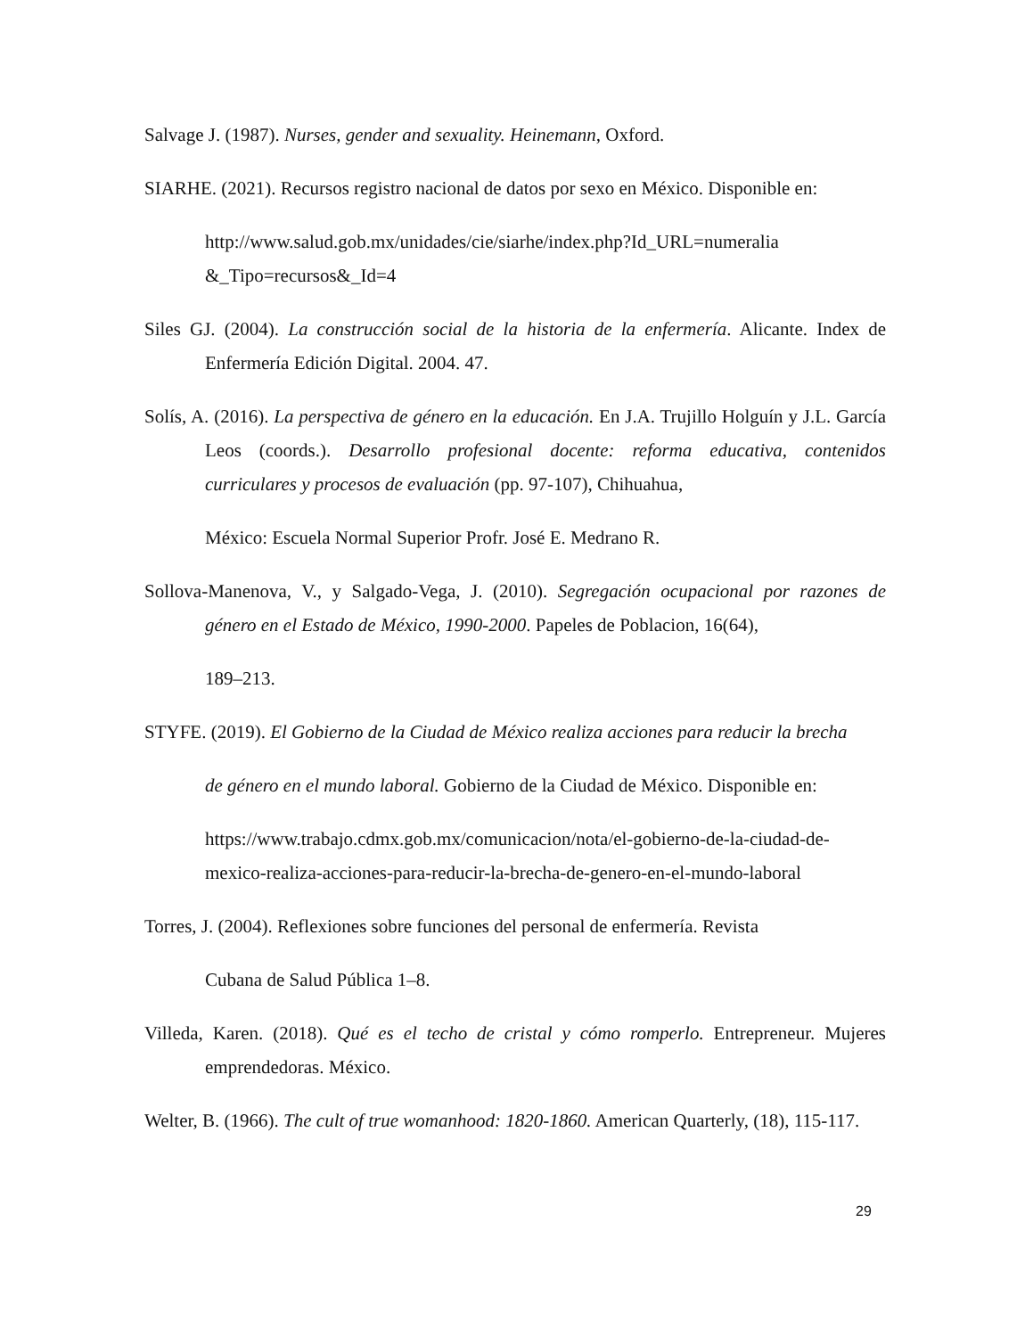Salvage J. (1987). Nurses, gender and sexuality. Heinemann, Oxford.
SIARHE. (2021). Recursos registro nacional de datos por sexo en México. Disponible en:
http://www.salud.gob.mx/unidades/cie/siarhe/index.php?Id_URL=numeralia &_Tipo=recursos&_Id=4
Siles GJ. (2004). La construcción social de la historia de la enfermería. Alicante. Index de Enfermería Edición Digital. 2004. 47.
Solís, A. (2016). La perspectiva de género en la educación. En J.A. Trujillo Holguín y J.L. García Leos (coords.). Desarrollo profesional docente: reforma educativa, contenidos curriculares y procesos de evaluación (pp. 97-107), Chihuahua,
México: Escuela Normal Superior Profr. José E. Medrano R.
Sollova-Manenova, V., y Salgado-Vega, J. (2010). Segregación ocupacional por razones de género en el Estado de México, 1990-2000. Papeles de Poblacion, 16(64),
189–213.
STYFE. (2019). El Gobierno de la Ciudad de México realiza acciones para reducir la brecha
de género en el mundo laboral. Gobierno de la Ciudad de México. Disponible en:
https://www.trabajo.cdmx.gob.mx/comunicacion/nota/el-gobierno-de-la-ciudad-de-mexico-realiza-acciones-para-reducir-la-brecha-de-genero-en-el-mundo-laboral
Torres, J. (2004). Reflexiones sobre funciones del personal de enfermería. Revista
Cubana de Salud Pública 1–8.
Villeda, Karen. (2018). Qué es el techo de cristal y cómo romperlo. Entrepreneur. Mujeres emprendedoras. México.
Welter, B. (1966). The cult of true womanhood: 1820-1860. American Quarterly, (18), 115-117.
29